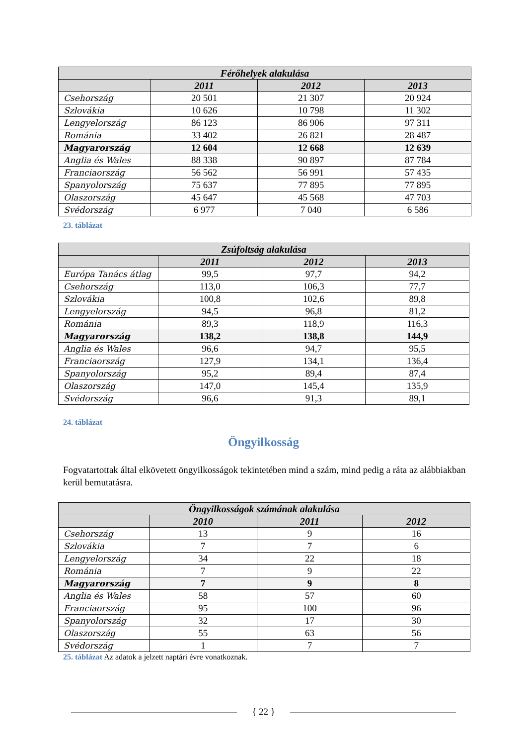| Férőhelyek alakulása | | | |
| --- | --- | --- | --- |
| | 2011 | 2012 | 2013 |
| Csehország | 20 501 | 21 307 | 20 924 |
| Szlovákia | 10 626 | 10 798 | 11 302 |
| Lengyelország | 86 123 | 86 906 | 97 311 |
| Románia | 33 402 | 26 821 | 28 487 |
| Magyarország | 12 604 | 12 668 | 12 639 |
| Anglia és Wales | 88 338 | 90 897 | 87 784 |
| Franciaország | 56 562 | 56 991 | 57 435 |
| Spanyolország | 75 637 | 77 895 | 77 895 |
| Olaszország | 45 647 | 45 568 | 47 703 |
| Svédország | 6 977 | 7 040 | 6 586 |
23. táblázat
| Zsúfoltság alakulása | | | |
| --- | --- | --- | --- |
| | 2011 | 2012 | 2013 |
| Európa Tanács átlag | 99,5 | 97,7 | 94,2 |
| Csehország | 113,0 | 106,3 | 77,7 |
| Szlovákia | 100,8 | 102,6 | 89,8 |
| Lengyelország | 94,5 | 96,8 | 81,2 |
| Románia | 89,3 | 118,9 | 116,3 |
| Magyarország | 138,2 | 138,8 | 144,9 |
| Anglia és Wales | 96,6 | 94,7 | 95,5 |
| Franciaország | 127,9 | 134,1 | 136,4 |
| Spanyolország | 95,2 | 89,4 | 87,4 |
| Olaszország | 147,0 | 145,4 | 135,9 |
| Svédország | 96,6 | 91,3 | 89,1 |
24. táblázat
Öngyilkosság
Fogvatartottak által elkövetett öngyilkosságok tekintetében mind a szám, mind pedig a ráta az alábbiakban kerül bemutatásra.
| Öngyilkosságok számának alakulása | | | |
| --- | --- | --- | --- |
| | 2010 | 2011 | 2012 |
| Csehország | 13 | 9 | 16 |
| Szlovákia | 7 | 7 | 6 |
| Lengyelország | 34 | 22 | 18 |
| Románia | 7 | 9 | 22 |
| Magyarország | 7 | 9 | 8 |
| Anglia és Wales | 58 | 57 | 60 |
| Franciaország | 95 | 100 | 96 |
| Spanyolország | 32 | 17 | 30 |
| Olaszország | 55 | 63 | 56 |
| Svédország | 1 | 7 | 7 |
25. táblázat Az adatok a jelzett naptári évre vonatkoznak.
{ 22 }